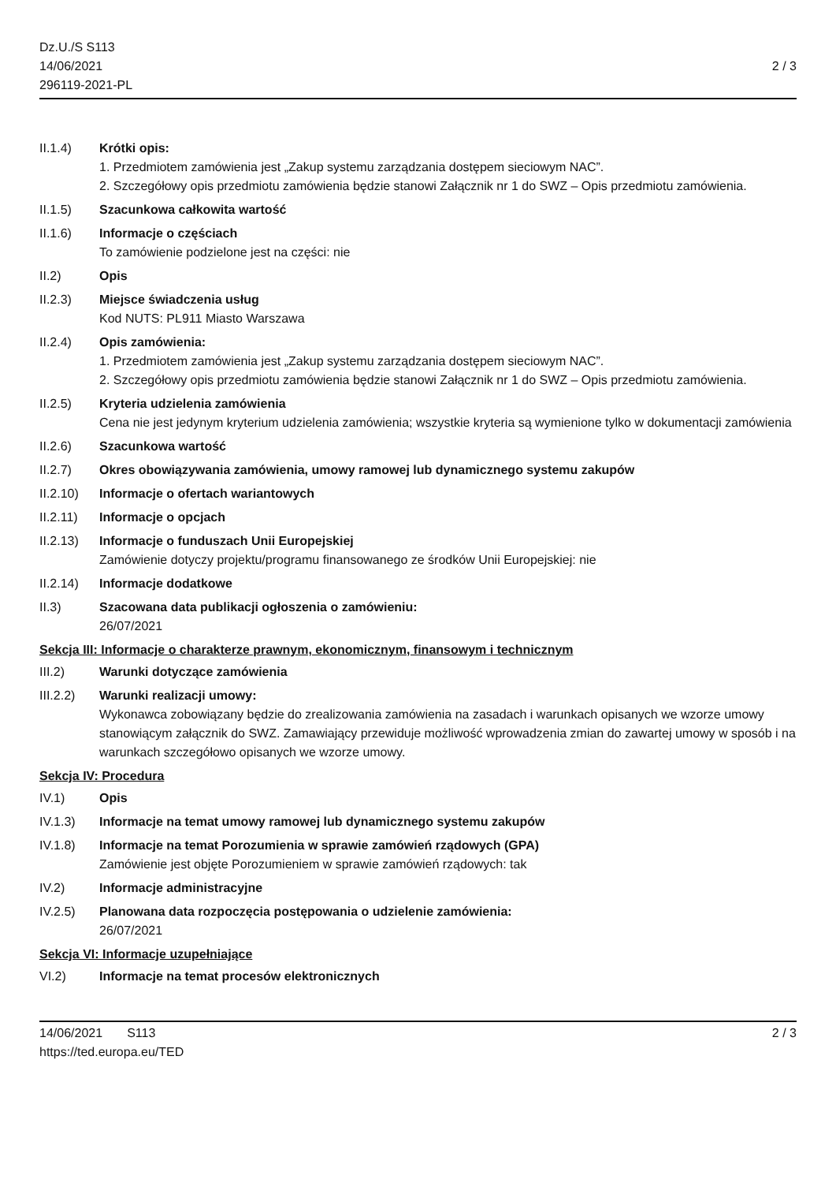Dz.U./S S113
14/06/2021
296119-2021-PL
2 / 3
II.1.4) Krótki opis:
1. Przedmiotem zamówienia jest „Zakup systemu zarządzania dostępem sieciowym NAC”.
2. Szczegółowy opis przedmiotu zamówienia będzie stanowi Załącznik nr 1 do SWZ – Opis przedmiotu zamówienia.
II.1.5) Szacunkowa całkowita wartość
II.1.6) Informacje o częściach
To zamówienie podzielone jest na części: nie
II.2) Opis
II.2.3) Miejsce świadczenia usług
Kod NUTS: PL911 Miasto Warszawa
II.2.4) Opis zamówienia:
1. Przedmiotem zamówienia jest „Zakup systemu zarządzania dostępem sieciowym NAC”.
2. Szczegółowy opis przedmiotu zamówienia będzie stanowi Załącznik nr 1 do SWZ – Opis przedmiotu zamówienia.
II.2.5) Kryteria udzielenia zamówienia
Cena nie jest jedynym kryterium udzielenia zamówienia; wszystkie kryteria są wymienione tylko w dokumentacji zamówienia
II.2.6) Szacunkowa wartość
II.2.7) Okres obowiązywania zamówienia, umowy ramowej lub dynamicznego systemu zakupów
II.2.10)
Informacje o ofertach wariantowych
II.2.11)
Informacje o opcjach
II.2.13)
Informacje o funduszach Unii Europejskiej
Zamówienie dotyczy projektu/programu finansowanego ze środków Unii Europejskiej: nie
II.2.14)
Informacje dodatkowe
II.3) Szacowana data publikacji ogłoszenia o zamówieniu:
26/07/2021
Sekcja III: Informacje o charakterze prawnym, ekonomicznym, finansowym i technicznym
III.2) Warunki dotyczące zamówienia
III.2.2)
Warunki realizacji umowy:
Wykonawca zobowiązany będzie do zrealizowania zamówienia na zasadach i warunkach opisanych we wzorze umowy stanowiącym załącznik do SWZ. Zamawiający przewiduje możliwość wprowadzenia zmian do zawartej umowy w sposób i na warunkach szczegółowo opisanych we wzorze umowy.
Sekcja IV: Procedura
IV.1) Opis
IV.1.3) Informacje na temat umowy ramowej lub dynamicznego systemu zakupów
IV.1.8) Informacje na temat Porozumienia w sprawie zamówień rządowych (GPA)
Zamówienie jest objęte Porozumieniem w sprawie zamówień rządowych: tak
IV.2) Informacje administracyjne
IV.2.5) Planowana data rozpoczęcia postępowania o udzielenie zamówienia:
26/07/2021
Sekcja VI: Informacje uzupełniające
VI.2) Informacje na temat procesów elektronicznych
14/06/2021 S113 2 / 3
https://ted.europa.eu/TED